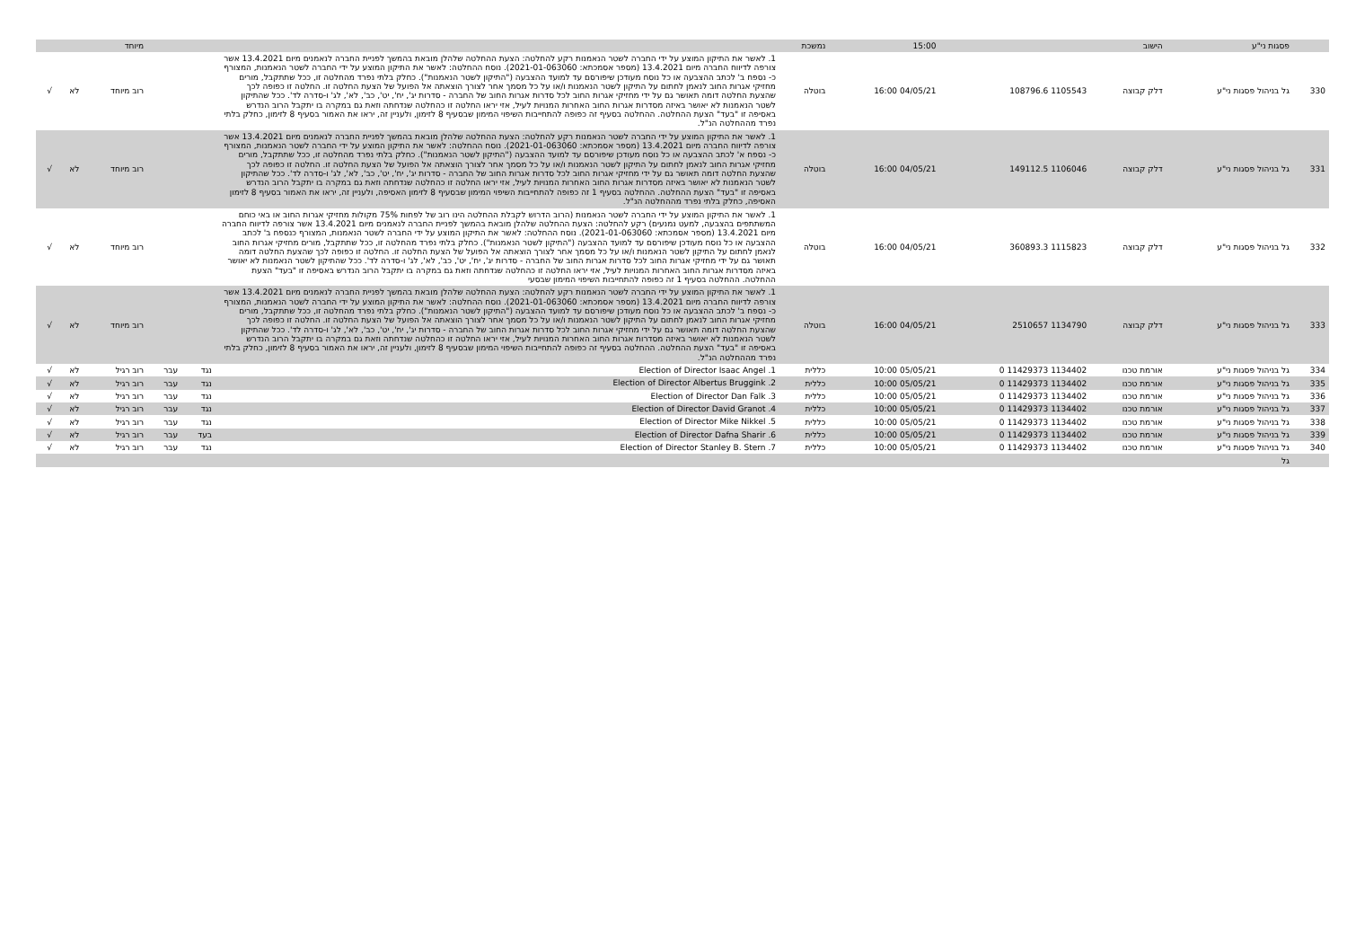| | פסגות ני"ע | הישוב | | 15:00 | נמשכת | | | | מיוחד | | |
| 330 | גל בניהול פסגות ני"ע | דלק קבוצה | 1105543 108796.6 | 04/05/21 16:00 | בוטלה | 1. לאשר את התיקון המוצע על ידי החברה לשטר הנאמנות רקע להחלטה: הצעת ההחלטה שלהלן מובאת בהמשך לפניית החברה לנאמנים מיום 13.4.2021 אשר צורפה לדיווח החברה מיום 13.4.2021 (מספר אסמכתא: 2021-01-063060). נוסח ההחלטה: לאשר את התיקון המוצע על ידי החברה לשטר הנאמנות, המצורף כ- נספח ב' לכתב ההצבעה או כל נוסח מעודכן שיפורסם עד למועד ההצבעה ("התיקון לשטר הנאמנות"). כחלק בלתי נפרד מהחלטה זו, ככל שתתקבל, מורים מחזיקי אגרות החוב לנאמן לחתום על התיקון לשטר הנאמנות ו/או על כל מסמך אחר לצורך הוצאתה אל הפועל של הצעת החלטה זו. החלטה זו כפופה לכך שהצעת החלטה דומה תאושר גם על ידי מחזיקי אגרות החוב לכל סדרות אגרות החוב של החברה - סדרות יג', יח', יט', כב', לא', לג' ו-סדרה לד'. ככל שהתיקון לשטר הנאמנות לא יאושר באיזה מסדרות אגרות החוב האחרות המנויות לעיל, אזי יראו החלטה זו כהחלטה שנדחתה וזאת גם במקרה בו יתקבל הרוב הנדרש באסיפה זו "בעד" הצעת ההחלטה. ההחלטה בסעיף זה כפופה להתחייבות השיפוי המימון שבסעיף 8 לזימון, ולעניין זה, יראו את האמור בסעיף 8 לזימון, כחלק בלתי נפרד מההחלטה הנ"ל. | | | רוב מיוחד | לא | √ |
| 331 | גל בניהול פסגות ני"ע | דלק קבוצה | 1106046 149112.5 | 04/05/21 16:00 | בוטלה | 1. לאשר את התיקון המוצע על ידי החברה לשטר הנאמנות רקע להחלטה: הצעת ההחלטה שלהלן מובאת בהמשך לפניית החברה לנאמנים מיום 13.4.2021 אשר צורפה לדיווח החברה מיום 13.4.2021 (מספר אסמכתא: 2021-01-063060). נוסח ההחלטה: לאשר את התיקון המוצע על ידי החברה לשטר הנאמנות, המצורף כ- נספח א' לכתב ההצבעה או כל נוסח מעודכן שיפורסם עד למועד ההצבעה ("התיקון לשטר הנאמנות"). כחלק בלתי נפרד מהחלטה זו, ככל שתתקבל, מורים מחזיקי אגרות החוב לנאמן לחתום על התיקון לשטר הנאמנות ו/או על כל מסמך אחר לצורך הוצאתה אל הפועל של הצעת החלטה זו. החלטה זו כפופה לכך שהצעת החלטה דומה תאושר גם על ידי מחזיקי אגרות החוב לכל סדרות אגרות החוב של החברה - סדרות יג', יח', יט', כב', לא', לג' ו-סדרה לד'. ככל שהתיקון לשטר הנאמנות לא יאושר באיזה מסדרות אגרות החוב האחרות המנויות לעיל, אזי יראו החלטה זו כהחלטה שנדחתה וזאת גם במקרה בו יתקבל הרוב הנדרש באסיפה זו "בעד" הצעת ההחלטה. ההחלטה בסעיף 1 זה כפופה להתחייבות השיפוי המימון שבסעיף 8 לזימון האסיפה, ולעניין זה, יראו את האמור בסעיף 8 לזימון האסיפה, כחלק בלתי נפרד מההחלטה הנ"ל. | | | רוב מיוחד | לא | √ |
| 332 | גל בניהול פסגות ני"ע | דלק קבוצה | 1115823 360893.3 | 04/05/21 16:00 | בוטלה | 1. לאשר את התיקון המוצע על ידי החברה לשטר הנאמנות (הרוב הדרוש לקבלת ההחלטה הינו רוב של לפחות 75% מקולות מחזיקי אגרות החוב או באי כוחם המשתתפים בהצבעה, למעט נמנעים) רקע להחלטה: הצעת ההחלטה שלהלן מובאת בהמשך לפניית החברה לנאמנים מיום 13.4.2021 אשר צורפה לדיווח החברה מיום 13.4.2021 (מספר אסמכתא: 2021-01-063060). נוסח ההחלטה: לאשר את התיקון המוצע על ידי החברה לשטר הנאמנות, המצורף כנספח ב' לכתב ההצבעה או כל נוסח מעודכן שיפורסם עד למועד ההצבעה ("התיקון לשטר הנאמנות"). כחלק בלתי נפרד מהחלטה זו, ככל שתתקבל, מורים מחזיקי אגרות החוב לנאמן לחתום על התיקון לשטר הנאמנות ו/או על כל מסמך אחר לצורך הוצאתה אל הפועל של הצעת החלטה זו. החלטה זו כפופה לכך שהצעת החלטה דומה תאושר גם על ידי מחזיקי אגרות החוב לכל סדרות אגרות החוב של החברה - סדרות יג', יח', יט', כב', לא', לג' ו-סדרה לד'. ככל שהתיקון לשטר הנאמנות לא יאושר באיזה מסדרות אגרות החוב האחרות המנויות לעיל, אזי יראו החלטה זו כהחלטה שנדחתה וזאת גם במקרה בו יתקבל הרוב הנדרש באסיפה זו "בעד" הצעת ההחלטה. ההחלטה בסעיף 1 זה כפופה להתחייבות השיפוי המימון שבסעי | | | רוב מיוחד | לא | √ |
| 333 | גל בניהול פסגות ני"ע | דלק קבוצה | 1134790 2510657 | 04/05/21 16:00 | בוטלה | 1. לאשר את התיקון המוצע על ידי החברה לשטר הנאמנות רקע להחלטה: הצעת ההחלטה שלהלן מובאת בהמשך לפניית החברה לנאמנים מיום 13.4.2021 אשר צורפה לדיווח החברה מיום 13.4.2021 (מספר אסמכתא: 2021-01-063060). נוסח ההחלטה: לאשר את התיקון המוצע על ידי החברה לשטר הנאמנות, המצורף כ- נספח ב' לכתב ההצבעה או כל נוסח מעודכן שיפורסם עד למועד ההצבעה ("התיקון לשטר הנאמנות"). כחלק בלתי נפרד מהחלטה זו, ככל שתתקבל, מורים מחזיקי אגרות החוב לנאמן לחתום על התיקון לשטר הנאמנות ו/או על כל מסמך אחר לצורך הוצאתה אל הפועל של הצעת החלטה זו. החלטה זו כפופה לכך שהצעת החלטה דומה תאושר גם על ידי מחזיקי אגרות החוב לכל סדרות אגרות החוב של החברה - סדרות יג', יח', יט', כב', לא', לג' ו-סדרה לד'. ככל שהתיקון לשטר הנאמנות לא יאושר באיזה מסדרות אגרות החוב האחרות המנויות לעיל, אזי יראו החלטה זו כהחלטה שנדחתה וזאת גם במקרה בו יתקבל הרוב הנדרש באסיפה זו "בעד" הצעת ההחלטה. ההחלטה בסעיף זה כפופה להתחייבות השיפוי המימון שבסעיף 8 לזימון, ולעניין זה, יראו את האמור בסעיף 8 לזימון, כחלק בלתי נפרד מההחלטה הנ"ל. | | | רוב מיוחד | לא | √ |
| 334 | גל בניהול פסגות ני"ע | אורמת טכנו | 1134402 11429373 0 | 05/05/21 10:00 | כללית | 1. Election of Director Isaac Angel | נגד | עבר | רוב רגיל | לא | √ |
| 335 | גל בניהול פסגות ני"ע | אורמת טכנו | 1134402 11429373 0 | 05/05/21 10:00 | כללית | 2. Election of Director Albertus Bruggink | נגד | עבר | רוב רגיל | לא | √ |
| 336 | גל בניהול פסגות ני"ע | אורמת טכנו | 1134402 11429373 0 | 05/05/21 10:00 | כללית | 3. Election of Director Dan Falk | נגד | עבר | רוב רגיל | לא | √ |
| 337 | גל בניהול פסגות ני"ע | אורמת טכנו | 1134402 11429373 0 | 05/05/21 10:00 | כללית | 4. Election of Director David Granot | נגד | עבר | רוב רגיל | לא | √ |
| 338 | גל בניהול פסגות ני"ע | אורמת טכנו | 1134402 11429373 0 | 05/05/21 10:00 | כללית | 5. Election of Director Mike Nikkel | נגד | עבר | רוב רגיל | לא | √ |
| 339 | גל בניהול פסגות ני"ע | אורמת טכנו | 1134402 11429373 0 | 05/05/21 10:00 | כללית | 6. Election of Director Dafna Sharir | בעד | עבר | רוב רגיל | לא | √ |
| 340 | גל בניהול פסגות ני"ע | אורמת טכנו | 1134402 11429373 0 | 05/05/21 10:00 | כללית | 7. Election of Director Stanley B. Stern | נגד | עבר | רוב רגיל | לא | √ |
| | גל | | | | | | | | | | |